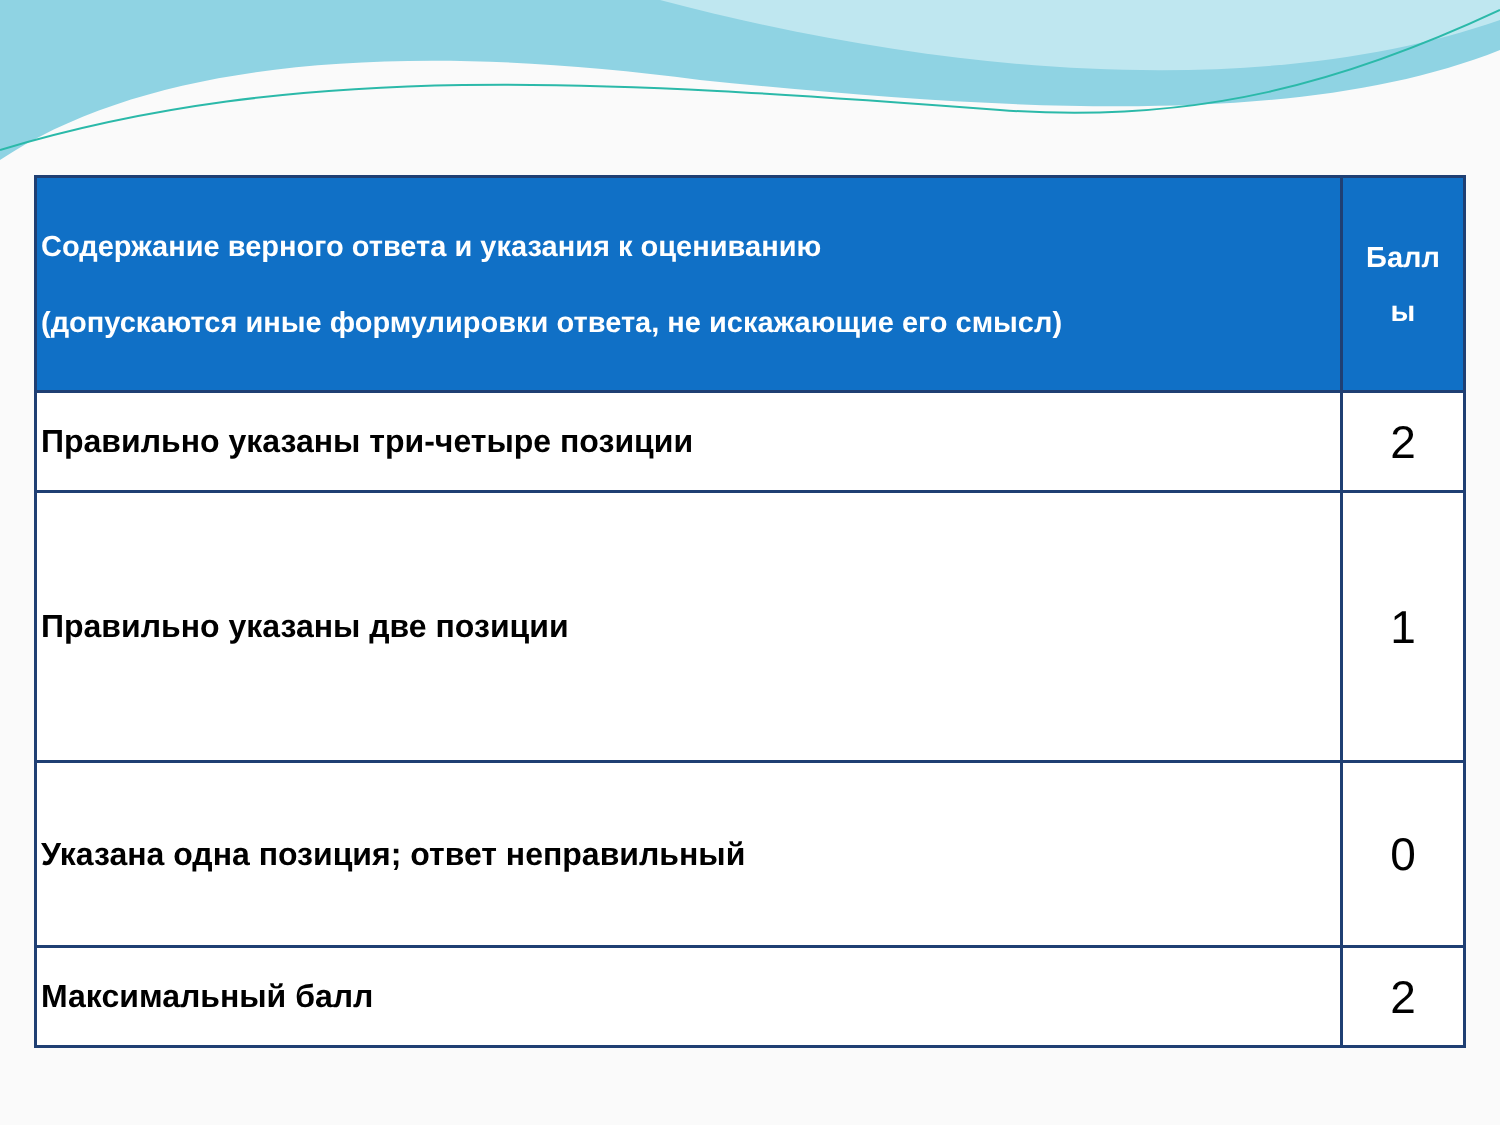| Содержание верного ответа и указания к оцениванию (допускаются иные формулировки ответа, не искажающие его смысл) | Балл ы |
| --- | --- |
| Правильно указаны три-четыре позиции | 2 |
| Правильно указаны две позиции | 1 |
| Указана одна позиция; ответ неправильный | 0 |
| Максимальный балл | 2 |